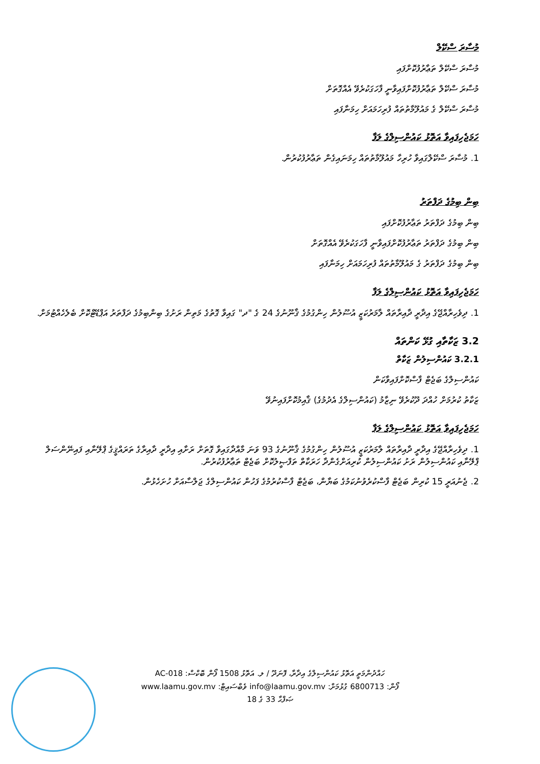މުސާރަ ސްކޭލް
މުސާރަ ސްކޭލް ތަޢާރުފުކޮށްފައި
މުސާރަ ސްކޭލް ތަޢާރުފުކޮށްފައިވާނީ ފާހަގަކުރެވޭ އެއްގޮތަށް
މުސާރަ ސްކޭލް ގެ މައުލޫމާތުތައް ފުރިހަމައަށް ހިމަނާފައި
ހަމަޖެހިފައިވާ އަތޮޅު ކައުންސިލްގެ ލަފާ
1. މުސާރަ ސްކޭލްގައިވާ ހުރިހާ މައުލޫމާތުތައް ހިމަނައިގެން ތަޢާރުފުކުރުން.
ބިން ބިމުގެ ދަފްތަރު
ބިން ބިމުގެ ދަފްތަރު ތަޢާރުފުކޮށްފައި
ބިން ބިމުގެ ދަފްތަރު ތަޢާރުފުކޮށްފައިވާނީ ފާހަގަކުރެވޭ އެއްގޮތަށް
ބިން ބިމުގެ ދަފްތަރު ގެ މައުލޫމާތުތައް ފުރިހަމައަށް ހިމަނާފައި
ހަމަޖެހިފައިވާ އަތޮޅު ކައުންސިލްގެ ލަފާ
1. ދިވެހިރާއްޖޭގެ އިދާރީ ދާއިރާތައް ލާމަރުކަޒީ އުސޫލުން ހިންގުމުގެ ޤާނޫނުގެ 24 ގެ "ދ" ގައިވާ ގޮތުގެ މަތިން ރަށުގެ ބިންބިމުގެ ދަފްތަރު އަޕްޑޭޓްކޮށް ބެލެހެއްޓުމަށް.
3.2 ޒަކާތާއި ގުޅޭ ކަންތައް
3.2.1 ކައުންސިލުން ޒަކާތް
ކައުންސިލްގެ ބަޖެޓް ފާސްކޮށްފައިވާކަން
ޒަކާތު ކުރުމަށް ހުއްދަ ދޫކުރެވޭ ނިޒާމު (ކައުންސިލްގެ އެދުމުގެ) ޤާއިމުކޮށްފައިނުވޭ
ހަމަޖެހިފައިވާ އަތޮޅު ކައުންސިލްގެ ލަފާ
1. ދިވެހިރާއްޖޭގެ އިދާރީ ދާއިރާތައް ލާމަރުކަޒީ އުސޫލުން ހިންގުމުގެ ޤާނޫނުގެ 93 ވަނަ މާއްދާގައިވާ ގޮތަށް ރަށާއި އިދާރީ ދާއިރާގެ ތަރައްޤީގެ ޕްލޭނާއި ފައިނޭންސަލް ޕްލޭނާއި ކައުންސިލުން ރަށު ކައުންސިލުން ކުރިއަށްގެންދާ ހަރަކާތް ތަފްޞީލުކޮށް ބަޖެޓް ތަޢާރުފުކުރުން.
2. ޖެނުއަރީ 15 ކުރިން ބަޖެޓް ފާސްކުރެވުނުކަމުގެ ބަޔާން، ބަޖެޓް ފާސްކުރުމުގެ ފަހުން ކައުންސިލްގެ ޖަލްސާއަށް ހުށަހެޅުން.
ހައްދުންމަތީ އަތޮޅު ކައުންސިލްގެ އިދާރާ، ފޮނަދޫ / ލ. އަތޮޅު 1508 ފޯން ބޮކްސް: AC-018
ފޯން: 6800713 ގުޅުމަށް: info@laamu.gov.mv ވެބްސައިޓް: www.laamu.gov.mv
ޞަފްޙާ 33 ގެ 18